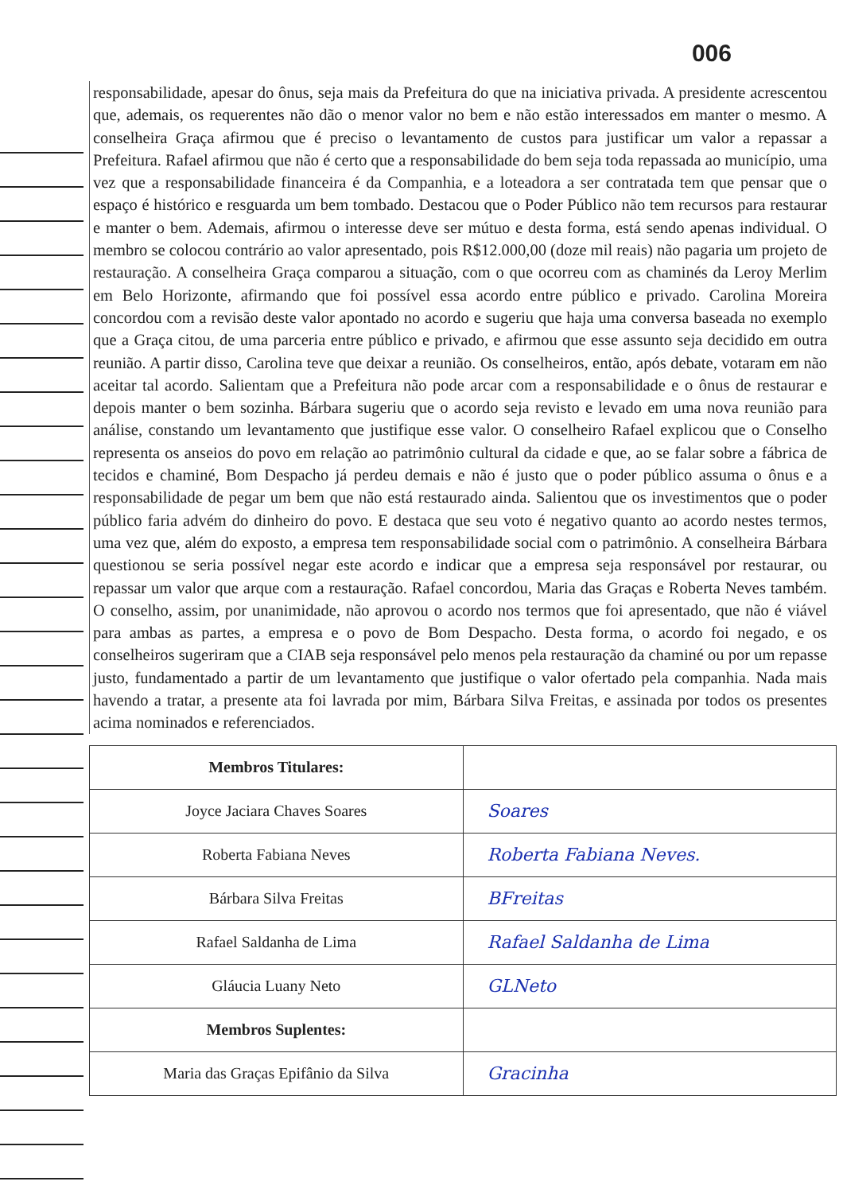006
responsabilidade, apesar do ônus, seja mais da Prefeitura do que na iniciativa privada. A presidente acrescentou que, ademais, os requerentes não dão o menor valor no bem e não estão interessados em manter o mesmo. A conselheira Graça afirmou que é preciso o levantamento de custos para justificar um valor a repassar a Prefeitura. Rafael afirmou que não é certo que a responsabilidade do bem seja toda repassada ao município, uma vez que a responsabilidade financeira é da Companhia, e a loteadora a ser contratada tem que pensar que o espaço é histórico e resguarda um bem tombado. Destacou que o Poder Público não tem recursos para restaurar e manter o bem. Ademais, afirmou o interesse deve ser mútuo e desta forma, está sendo apenas individual. O membro se colocou contrário ao valor apresentado, pois R$12.000,00 (doze mil reais) não pagaria um projeto de restauração. A conselheira Graça comparou a situação, com o que ocorreu com as chaminés da Leroy Merlim em Belo Horizonte, afirmando que foi possível essa acordo entre público e privado. Carolina Moreira concordou com a revisão deste valor apontado no acordo e sugeriu que haja uma conversa baseada no exemplo que a Graça citou, de uma parceria entre público e privado, e afirmou que esse assunto seja decidido em outra reunião. A partir disso, Carolina teve que deixar a reunião. Os conselheiros, então, após debate, votaram em não aceitar tal acordo. Salientam que a Prefeitura não pode arcar com a responsabilidade e o ônus de restaurar e depois manter o bem sozinha. Bárbara sugeriu que o acordo seja revisto e levado em uma nova reunião para análise, constando um levantamento que justifique esse valor. O conselheiro Rafael explicou que o Conselho representa os anseios do povo em relação ao patrimônio cultural da cidade e que, ao se falar sobre a fábrica de tecidos e chaminé, Bom Despacho já perdeu demais e não é justo que o poder público assuma o ônus e a responsabilidade de pegar um bem que não está restaurado ainda. Salientou que os investimentos que o poder público faria advém do dinheiro do povo. E destaca que seu voto é negativo quanto ao acordo nestes termos, uma vez que, além do exposto, a empresa tem responsabilidade social com o patrimônio. A conselheira Bárbara questionou se seria possível negar este acordo e indicar que a empresa seja responsável por restaurar, ou repassar um valor que arque com a restauração. Rafael concordou, Maria das Graças e Roberta Neves também. O conselho, assim, por unanimidade, não aprovou o acordo nos termos que foi apresentado, que não é viável para ambas as partes, a empresa e o povo de Bom Despacho. Desta forma, o acordo foi negado, e os conselheiros sugeriram que a CIAB seja responsável pelo menos pela restauração da chaminé ou por um repasse justo, fundamentado a partir de um levantamento que justifique o valor ofertado pela companhia. Nada mais havendo a tratar, a presente ata foi lavrada por mim, Bárbara Silva Freitas, e assinada por todos os presentes acima nominados e referenciados.
| Membros Titulares: | |
| Joyce Jaciara Chaves Soares | Soares |
| Roberta Fabiana Neves | Roberta Fabiana Neves. |
| Bárbara Silva Freitas | BFreitas |
| Rafael Saldanha de Lima | Rafael Saldanha de Lima |
| Gláucia Luany Neto | GLNeto |
| Membros Suplentes: | |
| Maria das Graças Epifânio da Silva | Gracinha |